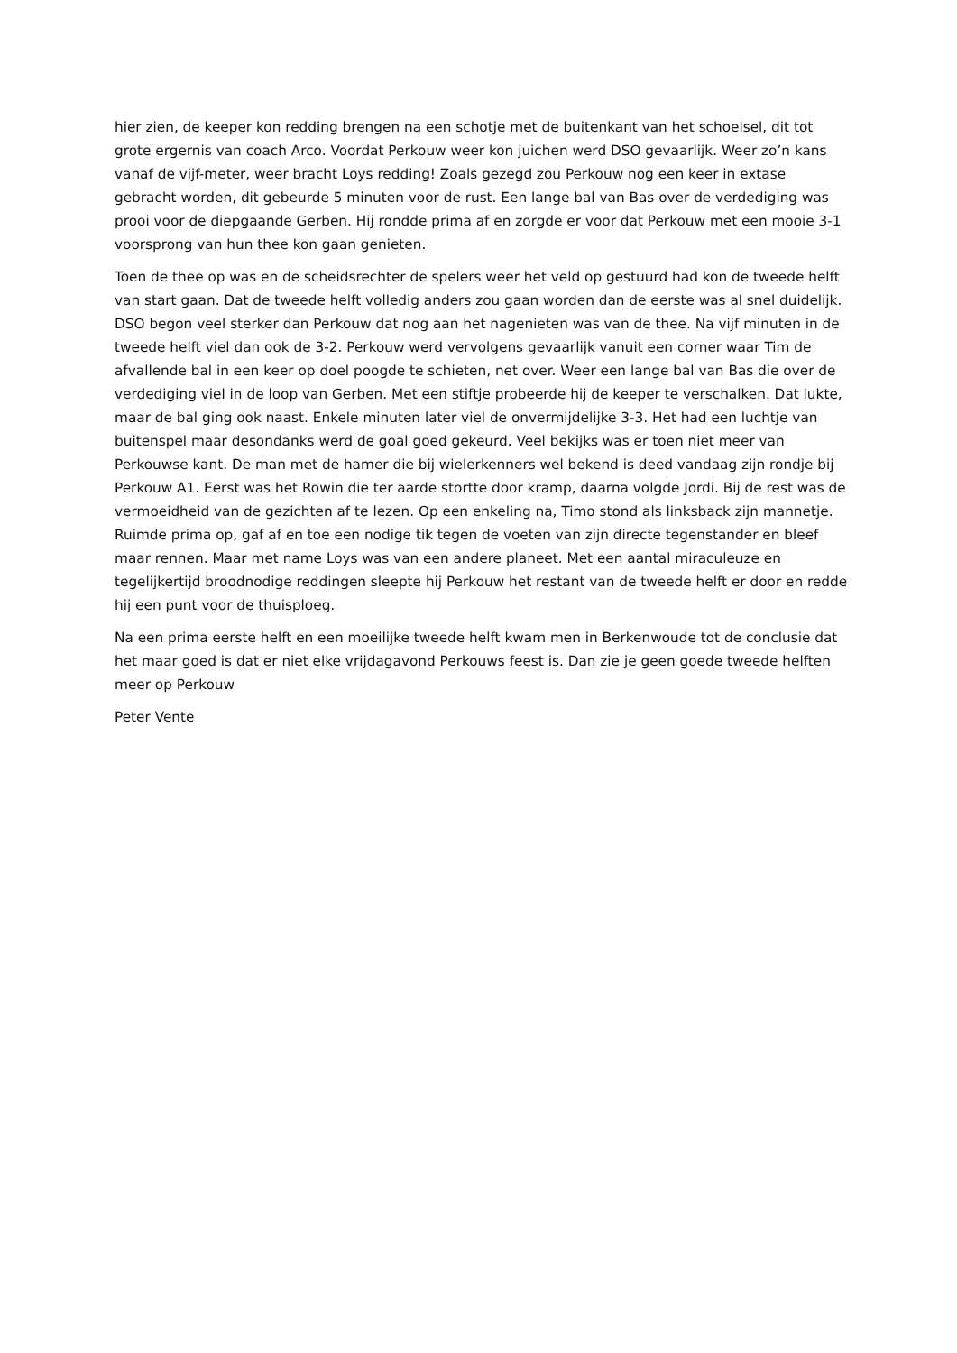hier zien, de keeper kon redding brengen na een schotje met de buitenkant van het schoeisel, dit tot grote ergernis van coach Arco. Voordat Perkouw weer kon juichen werd DSO gevaarlijk. Weer zo’n kans vanaf de vijf-meter, weer bracht Loys redding! Zoals gezegd zou Perkouw nog een keer in extase gebracht worden, dit gebeurde 5 minuten voor de rust. Een lange bal van Bas over de verdediging was prooi voor de diepgaande Gerben. Hij rondde prima af en zorgde er voor dat Perkouw met een mooie 3-1 voorsprong van hun thee kon gaan genieten.
Toen de thee op was en de scheidsrechter de spelers weer het veld op gestuurd had kon de tweede helft van start gaan. Dat de tweede helft volledig anders zou gaan worden dan de eerste was al snel duidelijk. DSO begon veel sterker dan Perkouw dat nog aan het nagenieten was van de thee. Na vijf minuten in de tweede helft viel dan ook de 3-2. Perkouw werd vervolgens gevaarlijk vanuit een corner waar Tim de afvallende bal in een keer op doel poogde te schieten, net over. Weer een lange bal van Bas die over de verdediging viel in de loop van Gerben. Met een stiftje probeerde hij de keeper te verschalken. Dat lukte, maar de bal ging ook naast. Enkele minuten later viel de onvermijdelijke 3-3. Het had een luchtje van buitenspel maar desondanks werd de goal goed gekeurd. Veel bekijks was er toen niet meer van Perkouwse kant. De man met de hamer die bij wielerkenners wel bekend is deed vandaag zijn rondje bij Perkouw A1. Eerst was het Rowin die ter aarde stortte door kramp, daarna volgde Jordi. Bij de rest was de vermoeidheid van de gezichten af te lezen. Op een enkeling na, Timo stond als linksback zijn mannetje. Ruimde prima op, gaf af en toe een nodige tik tegen de voeten van zijn directe tegenstander en bleef maar rennen. Maar met name Loys was van een andere planeet. Met een aantal miraculeuze en tegelijkertijd broodnodige reddingen sleepte hij Perkouw het restant van de tweede helft er door en redde hij een punt voor de thuisploeg.
Na een prima eerste helft en een moeilijke tweede helft kwam men in Berkenwoude tot de conclusie dat het maar goed is dat er niet elke vrijdagavond Perkouws feest is. Dan zie je geen goede tweede helften meer op Perkouw
Peter Vente